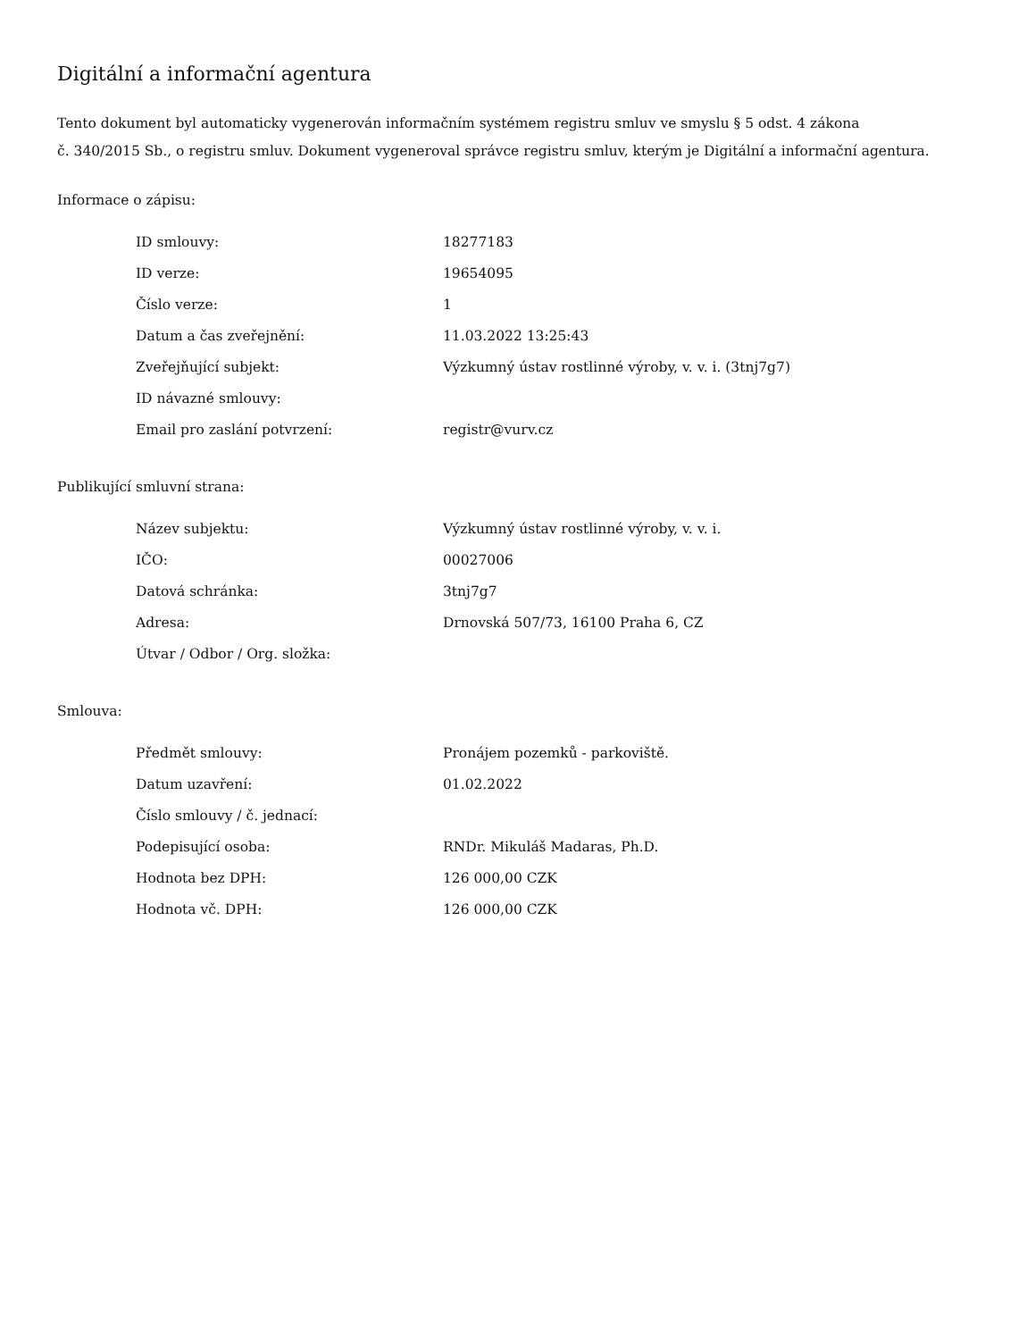Digitální a informační agentura
Tento dokument byl automaticky vygenerován informačním systémem registru smluv ve smyslu § 5 odst. 4 zákona
č. 340/2015 Sb., o registru smluv. Dokument vygeneroval správce registru smluv, kterým je Digitální a informační agentura.
Informace o zápisu:
| ID smlouvy: | 18277183 |
| ID verze: | 19654095 |
| Číslo verze: | 1 |
| Datum a čas zveřejnění: | 11.03.2022 13:25:43 |
| Zveřejňující subjekt: | Výzkumný ústav rostlinné výroby, v. v. i. (3tnj7g7) |
| ID návazné smlouvy: | |
| Email pro zaslání potvrzení: | registr@vurv.cz |
Publikující smluvní strana:
| Název subjektu: | Výzkumný ústav rostlinné výroby, v. v. i. |
| IČO: | 00027006 |
| Datová schránka: | 3tnj7g7 |
| Adresa: | Drnovská 507/73, 16100 Praha 6, CZ |
| Útvar / Odbor / Org. složka: | |
Smlouva:
| Předmět smlouvy: | Pronájem pozemků - parkoviště. |
| Datum uzavření: | 01.02.2022 |
| Číslo smlouvy / č. jednací: | |
| Podepisující osoba: | RNDr. Mikuláš Madaras, Ph.D. |
| Hodnota bez DPH: | 126 000,00 CZK |
| Hodnota vč. DPH: | 126 000,00 CZK |